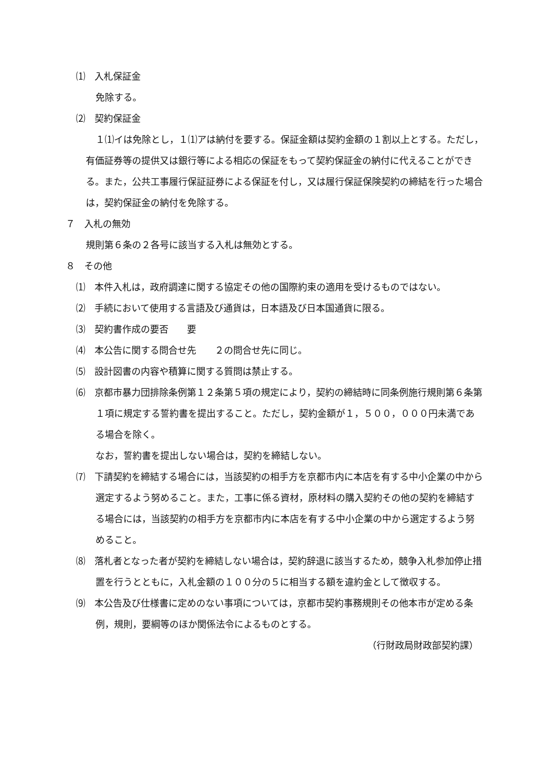⑴　入札保証金
免除する。
⑵　契約保証金
１⑴イは免除とし，１⑴アは納付を要する。保証金額は契約金額の１割以上とする。ただし，有価証券等の提供又は銀行等による相応の保証をもって契約保証金の納付に代えることができる。また，公共工事履行保証証券による保証を付し，又は履行保証保険契約の締結を行った場合は，契約保証金の納付を免除する。
７　入札の無効
規則第６条の２各号に該当する入札は無効とする。
８　その他
⑴　本件入札は，政府調達に関する協定その他の国際約束の適用を受けるものではない。
⑵　手続において使用する言語及び通貨は，日本語及び日本国通貨に限る。
⑶　契約書作成の要否　　要
⑷　本公告に関する問合せ先　　２の問合せ先に同じ。
⑸　設計図書の内容や積算に関する質問は禁止する。
⑹　京都市暴力団排除条例第１２条第５項の規定により，契約の締結時に同条例施行規則第６条第１項に規定する誓約書を提出すること。ただし，契約金額が１，５００，０００円未満である場合を除く。
なお，誓約書を提出しない場合は，契約を締結しない。
⑺　下請契約を締結する場合には，当該契約の相手方を京都市内に本店を有する中小企業の中から選定するよう努めること。また，工事に係る資材，原材料の購入契約その他の契約を締結する場合には，当該契約の相手方を京都市内に本店を有する中小企業の中から選定するよう努めること。
⑻　落札者となった者が契約を締結しない場合は，契約辞退に該当するため，競争入札参加停止措置を行うとともに，入札金額の１００分の５に相当する額を違約金として徴収する。
⑼　本公告及び仕様書に定めのない事項については，京都市契約事務規則その他本市が定める条例，規則，要綱等のほか関係法令によるものとする。
（行財政局財政部契約課）